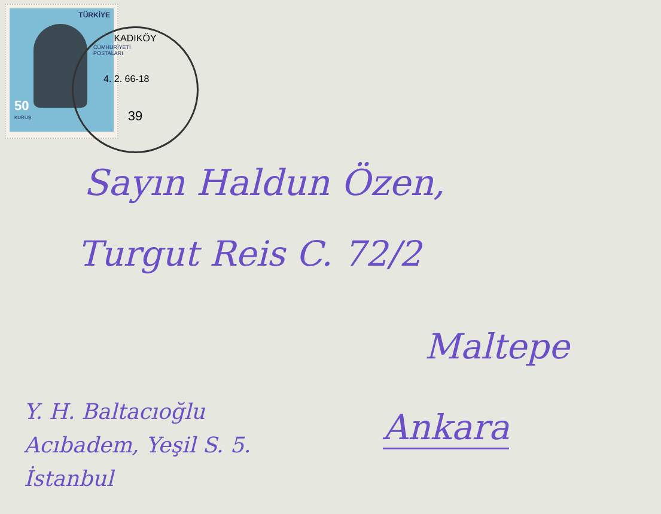TÜRKİYE
50
KURUŞ
CUMHURİYETİ POSTALARI
KADIKÖY
4. 2. 66-18
39
Sayın Haldun Özen,
Turgut Reis C. 72/2
Maltepe
Ankara
Y. H. Baltacıoğlu
Acıbadem, Yeşil S. 5.
İstanbul